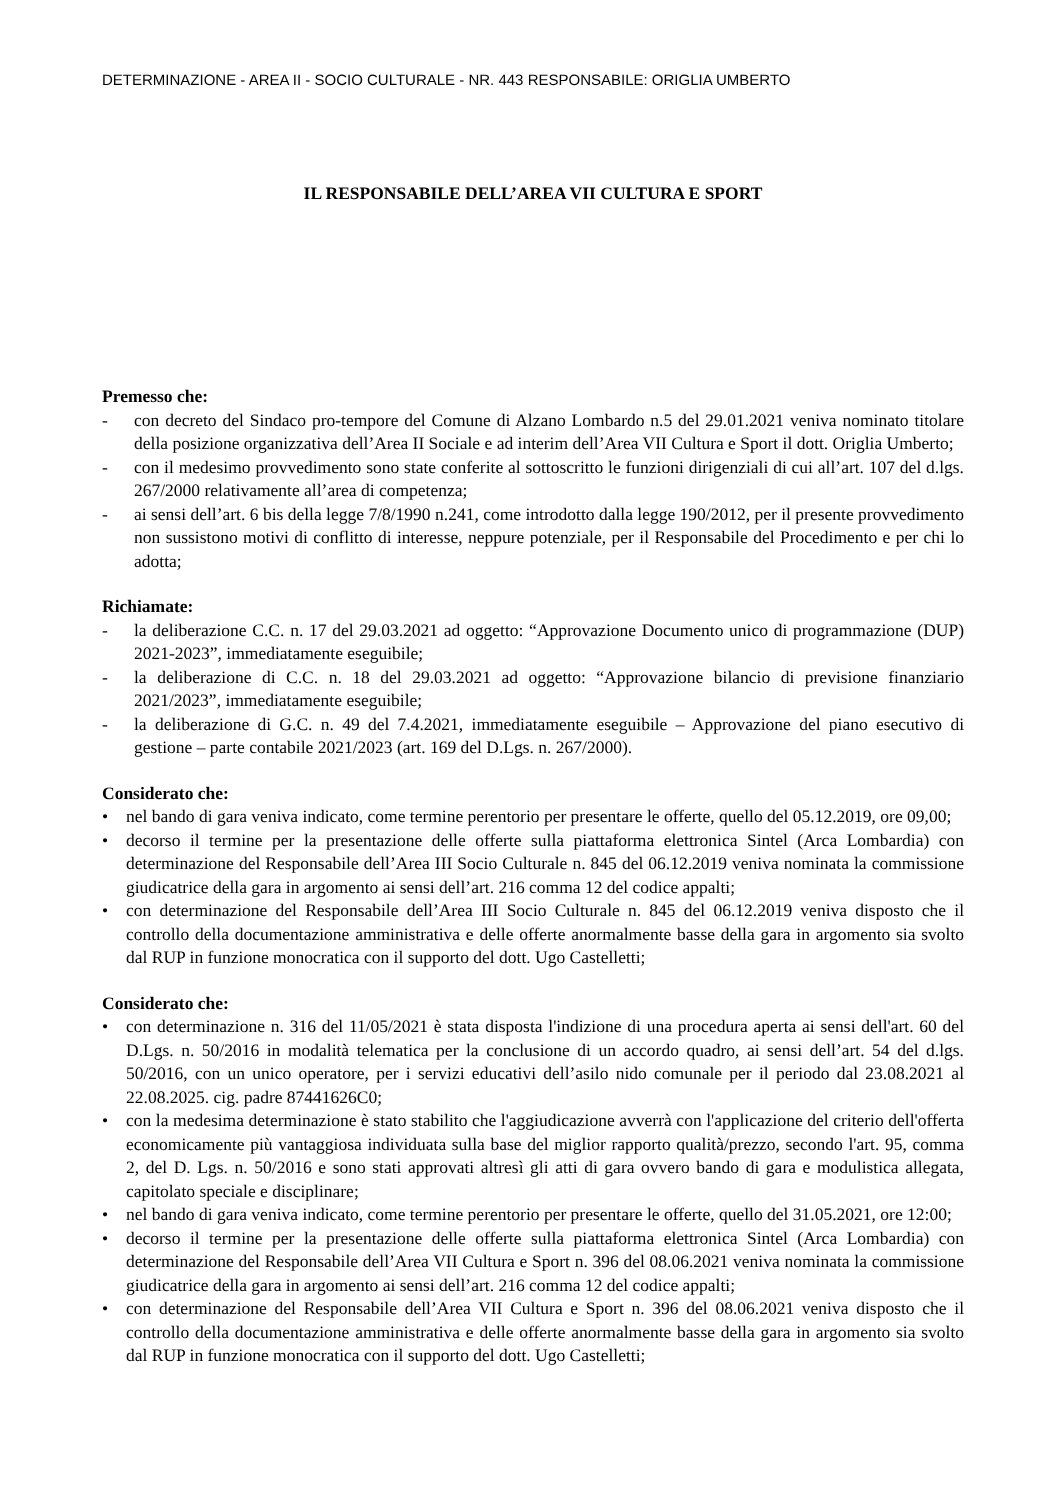DETERMINAZIONE - AREA II - SOCIO CULTURALE - NR. 443 RESPONSABILE: ORIGLIA UMBERTO
IL RESPONSABILE DELL’AREA VII CULTURA E SPORT
Premesso che:
- con decreto del Sindaco pro-tempore del Comune di Alzano Lombardo n.5 del 29.01.2021 veniva nominato titolare della posizione organizzativa dell’Area II Sociale e ad interim dell’Area VII Cultura e Sport il dott. Origlia Umberto;
- con il medesimo provvedimento sono state conferite al sottoscritto le funzioni dirigenziali di cui all’art. 107 del d.lgs. 267/2000 relativamente all’area di competenza;
- ai sensi dell’art. 6 bis della legge 7/8/1990 n.241, come introdotto dalla legge 190/2012, per il presente provvedimento non sussistono motivi di conflitto di interesse, neppure potenziale, per il Responsabile del Procedimento e per chi lo adotta;
Richiamate:
- la deliberazione C.C. n. 17 del 29.03.2021 ad oggetto: “Approvazione Documento unico di programmazione (DUP) 2021-2023”, immediatamente eseguibile;
- la deliberazione di C.C. n. 18 del 29.03.2021 ad oggetto: “Approvazione bilancio di previsione finanziario 2021/2023”, immediatamente eseguibile;
- la deliberazione di G.C. n. 49 del 7.4.2021, immediatamente eseguibile – Approvazione del piano esecutivo di gestione – parte contabile 2021/2023 (art. 169 del D.Lgs. n. 267/2000).
Considerato che:
• nel bando di gara veniva indicato, come termine perentorio per presentare le offerte, quello del 05.12.2019, ore 09,00;
• decorso il termine per la presentazione delle offerte sulla piattaforma elettronica Sintel (Arca Lombardia) con determinazione del Responsabile dell’Area III Socio Culturale n. 845 del 06.12.2019 veniva nominata la commissione giudicatrice della gara in argomento ai sensi dell’art. 216 comma 12 del codice appalti;
• con determinazione del Responsabile dell’Area III Socio Culturale n. 845 del 06.12.2019 veniva disposto che il controllo della documentazione amministrativa e delle offerte anormalmente basse della gara in argomento sia svolto dal RUP in funzione monocratica con il supporto del dott. Ugo Castelletti;
Considerato che:
• con determinazione n. 316 del 11/05/2021 è stata disposta l'indizione di una procedura aperta ai sensi dell'art. 60 del D.Lgs. n. 50/2016 in modalità telematica per la conclusione di un accordo quadro, ai sensi dell’art. 54 del d.lgs. 50/2016, con un unico operatore, per i servizi educativi dell’asilo nido comunale per il periodo dal 23.08.2021 al 22.08.2025. cig. padre 87441626C0;
• con la medesima determinazione è stato stabilito che l'aggiudicazione avverrà con l'applicazione del criterio dell'offerta economicamente più vantaggiosa individuata sulla base del miglior rapporto qualità/prezzo, secondo l'art. 95, comma 2, del D. Lgs. n. 50/2016 e sono stati approvati altresì gli atti di gara ovvero bando di gara e modulistica allegata, capitolato speciale e disciplinare;
• nel bando di gara veniva indicato, come termine perentorio per presentare le offerte, quello del 31.05.2021, ore 12:00;
• decorso il termine per la presentazione delle offerte sulla piattaforma elettronica Sintel (Arca Lombardia) con determinazione del Responsabile dell’Area VII Cultura e Sport n. 396 del 08.06.2021 veniva nominata la commissione giudicatrice della gara in argomento ai sensi dell’art. 216 comma 12 del codice appalti;
• con determinazione del Responsabile dell’Area VII Cultura e Sport n. 396 del 08.06.2021 veniva disposto che il controllo della documentazione amministrativa e delle offerte anormalmente basse della gara in argomento sia svolto dal RUP in funzione monocratica con il supporto del dott. Ugo Castelletti;